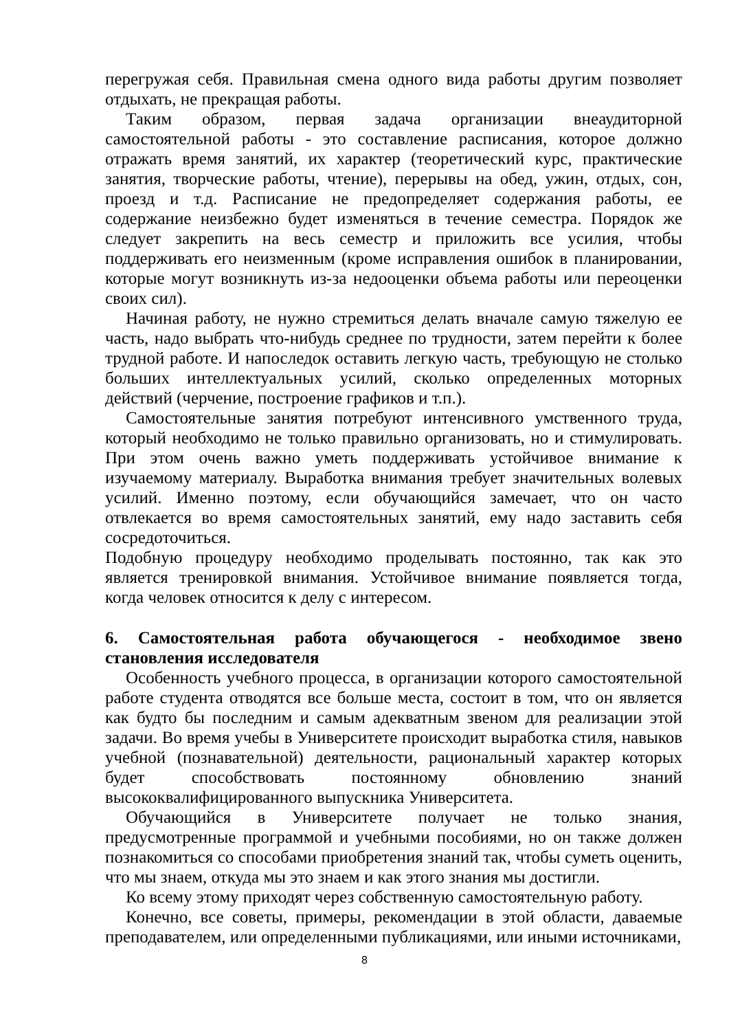перегружая себя. Правильная смена одного вида работы другим позволяет отдыхать, не прекращая работы.
Таким образом, первая задача организации внеаудиторной самостоятельной работы - это составление расписания, которое должно отражать время занятий, их характер (теоретический курс, практические занятия, творческие работы, чтение), перерывы на обед, ужин, отдых, сон, проезд и т.д. Расписание не предопределяет содержания работы, ее содержание неизбежно будет изменяться в течение семестра. Порядок же следует закрепить на весь семестр и приложить все усилия, чтобы поддерживать его неизменным (кроме исправления ошибок в планировании, которые могут возникнуть из-за недооценки объема работы или переоценки своих сил).
Начиная работу, не нужно стремиться делать вначале самую тяжелую ее часть, надо выбрать что-нибудь среднее по трудности, затем перейти к более трудной работе. И напоследок оставить легкую часть, требующую не столько больших интеллектуальных усилий, сколько определенных моторных действий (черчение, построение графиков и т.п.).
Самостоятельные занятия потребуют интенсивного умственного труда, который необходимо не только правильно организовать, но и стимулировать. При этом очень важно уметь поддерживать устойчивое внимание к изучаемому материалу. Выработка внимания требует значительных волевых усилий. Именно поэтому, если обучающийся замечает, что он часто отвлекается во время самостоятельных занятий, ему надо заставить себя сосредоточиться.
Подобную процедуру необходимо проделывать постоянно, так как это является тренировкой внимания. Устойчивое внимание появляется тогда, когда человек относится к делу с интересом.
6. Самостоятельная работа обучающегося - необходимое звено становления исследователя
Особенность учебного процесса, в организации которого самостоятельной работе студента отводятся все больше места, состоит в том, что он является как будто бы последним и самым адекватным звеном для реализации этой задачи. Во время учебы в Университете происходит выработка стиля, навыков учебной (познавательной) деятельности, рациональный характер которых будет способствовать постоянному обновлению знаний высококвалифицированного выпускника Университета.
Обучающийся в Университете получает не только знания, предусмотренные программой и учебными пособиями, но он также должен познакомиться со способами приобретения знаний так, чтобы суметь оценить, что мы знаем, откуда мы это знаем и как этого знания мы достигли.
Ко всему этому приходят через собственную самостоятельную работу.
Конечно, все советы, примеры, рекомендации в этой области, даваемые преподавателем, или определенными публикациями, или иными источниками,
8